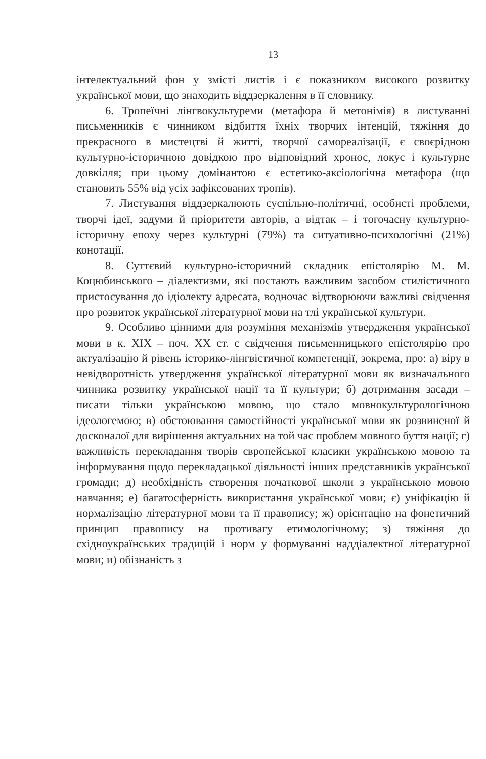13
інтелектуальний фон у змісті листів і є показником високого розвитку української мови, що знаходить віддзеркалення в її словнику.
6. Тропеїчні лінгвокультуреми (метафора й метонімія) в листуванні письменників є чинником відбиття їхніх творчих інтенцій, тяжіння до прекрасного в мистецтві й житті, творчої самореалізації, є своєрідною культурно-історичною довідкою про відповідний хронос, локус і культурне довкілля; при цьому домінантою є естетико-аксіологічна метафора (що становить 55% від усіх зафіксованих тропів).
7. Листування віддзеркалюють суспільно-політичні, особисті проблеми, творчі ідеї, задуми й пріоритети авторів, а відтак – і тогочасну культурно-історичну епоху через культурні (79%) та ситуативно-психологічні (21%) конотації.
8. Суттєвий культурно-історичний складник епістолярію М. М. Коцюбинського – діалектизми, які постають важливим засобом стилістичного пристосування до ідіолекту адресата, водночас відтворюючи важливі свідчення про розвиток української літературної мови на тлі української культури.
9. Особливо цінними для розуміння механізмів утвердження української мови в к. XIX – поч. XX ст. є свідчення письменницького епістолярію про актуалізацію й рівень історико-лінгвістичної компетенції, зокрема, про: а) віру в невідворотність утвердження української літературної мови як визначального чинника розвитку української нації та її культури; б) дотримання засади – писати тільки українською мовою, що стало мовнокультурологічною ідеологемою; в) обстоювання самостійності української мови як розвиненої й досконалої для вирішення актуальних на той час проблем мовного буття нації; г) важливість перекладання творів європейської класики українською мовою та інформування щодо перекладацької діяльності інших представників української громади; д) необхідність створення початкової школи з українською мовою навчання; е) багатосферність використання української мови; є) уніфікацію й нормалізацію літературної мови та її правопису; ж) орієнтацію на фонетичний принцип правопису на противагу етимологічному; з) тяжіння до східноукраїнських традицій і норм у формуванні наддіалектної літературної мови; и) обізнаність з